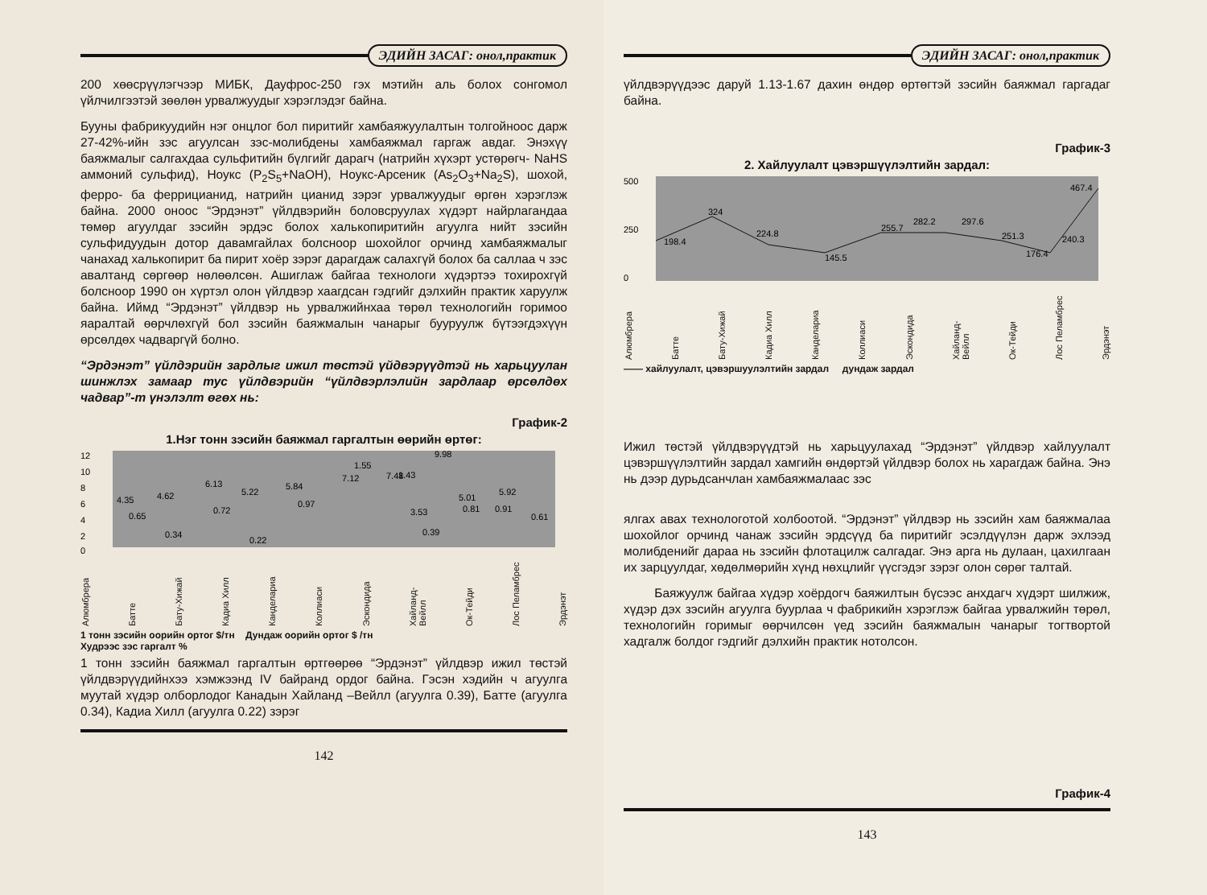ЭДИЙН ЗАСАГ: онол,практик
200 хөөсрүүлэгчээр МИБК, Дауфрос-250 гэх мэтийн аль болох сонгомол үйлчилгээтэй зөөлөн урвалжуудыг хэрэглэдэг байна.
Бууны фабрикуудийн нэг онцлог бол пиритийг хамбаяжуулалтын толгойноос дарж 27-42%-ийн зэс агуулсан зэс-молибдены хамбаяжмал гаргаж авдаг. Энэхүү баяжмалыг салгахдаа сульфитийн бүлгийг дарагч (натрийн хүхэрт устөрөгч- NaHS аммоний сульфид), Ноукс (P<sub>2</sub>S<sub>5</sub>+NaOH), Ноукс-Арсеник (As<sub>2</sub>O<sub>3</sub>+Na<sub>2</sub>S), шохой, ферро- ба феррицианид, натрийн цианид зэрэг урвалжуудыг өргөн хэрэглэж байна. 2000 оноос “Эрдэнэт” үйлдвэрийн боловсруулах хүдэрт найрлагандаа төмөр агуулдаг зэсийн эрдэс болох халькопиритийн агуулга нийт зэсийн сульфидуудын дотор давамгайлах болсноор шохойлог орчинд хамбаяжмалыг чанахад халькопирит ба пирит хоёр зэрэг дарагдаж салахгүй болох ба саллаа ч зэс авалтанд сөргөөр нөлөөлсөн. Ашиглаж байгаа технологи хүдэртээ тохирохгүй болсноор 1990 он хүртэл олон үйлдвэр хаагдсан гэдгийг дэлхийн практик харуулж байна. Иймд “Эрдэнэт” үйлдвэр нь урвалжийнхаа төрөл технологийн горимоо яаралтай өөрчлөхгүй бол зэсийн баяжмалын чанарыг бууруулж бүтээгдэхүүн өрсөлдөх чадваргүй болно.
“Эрдэнэт” үйлдэрийн зардлыг ижил төстэй үйдвэрүүдтэй нь харьцуулан шинжлэх замаар тус үйлдвэрийн “үйлдвэрлэлийн зардлаар өрсөлдөх чадвар”-т үнэлэлт өгөх нь:
График-2
1.Нэг тонн зэсийн баяжмал гаргалтын өөрийн өртөг:
12
10
8
6
4
2
0
4.35
4.62
6.13
5.22
5.84
7.12
7.48
9.98
5.01
5.92
0.65
0.34
0.72
0.22
0.97
1.55
1.43
3.53
0.39
0.81
0.91
0.61
Алюмбрера Батте Бату-Хижай Кадиа Хилл Канделариа Коллиаси Эскондида Хайланд-Вейлл Ок-Тейди Лос Пеламбрес Эрдэнэт
1 тонн зэсийн оорийн ортог $/тн Дундаж оорийн ортог $ /тн
Худрээс зэс гаргалт %
1 тонн зэсийн баяжмал гаргалтын өртгөөрөө “Эрдэнэт” үйлдвэр ижил төстэй үйлдвэрүүдийнхээ хэмжээнд IV байранд ордог байна. Гэсэн хэдийн ч агуулга муутай хүдэр олборлодог Канадын Хайланд –Вейлл (агуулга 0.39), Батте (агуулга 0.34), Кадиа Хилл (агуулга 0.22) зэрэг
142
ЭДИЙН ЗАСАГ: онол,практик
үйлдвэрүүдээс даруй 1.13-1.67 дахин өндөр өртөгтэй зэсийн баяжмал гаргадаг байна.
График-3
2. Хайлуулалт цэвэршүүлэлтийн зардал:
500
250
0
198.4
324
224.8
145.5
255.7
282.2
297.6
251.3
176.4
240.3
467.4
Алюмбрера Батте Бату-Хижай Кадиа Хилл Канделариа Коллиаси Эскондида Хайланд-Вейлл Ок-Тейди Лос Пеламбрес Эрдэнэт
—— хайлуулалт, цэвэршуулэлтийн зардал дундаж зардал
Ижил төстэй үйлдвэрүүдтэй нь харьцуулахад “Эрдэнэт” үйлдвэр хайлуулалт цэвэршүүлэлтийн зардал хамгийн өндөртэй үйлдвэр болох нь харагдаж байна. Энэ нь дээр дурьдсанчлан хамбаяжмалаас зэс
ялгах авах технологотой холбоотой. “Эрдэнэт” үйлдвэр нь зэсийн хам баяжмалаа шохойлог орчинд чанаж зэсийн эрдсүүд ба пиритийг эсэлдүүлэн дарж эхлээд молибденийг дараа нь зэсийн флотацилж салгадаг. Энэ арга нь дулаан, цахилгаан их зарцуулдаг, хөдөлмөрийн хүнд нөхцлийг үүсгэдэг зэрэг олон сөрөг талтай.
Баяжуулж байгаа хүдэр хоёрдогч баяжилтын бүсээс анхдагч хүдэрт шилжиж, хүдэр дэх зэсийн агуулга буурлаа ч фабрикийн хэрэглэж байгаа урвалжийн төрөл, технологийн горимыг өөрчилсөн үед зэсийн баяжмалын чанарыг тогтвортой хадгалж болдог гэдгийг дэлхийн практик нотолсон.
График-4
143